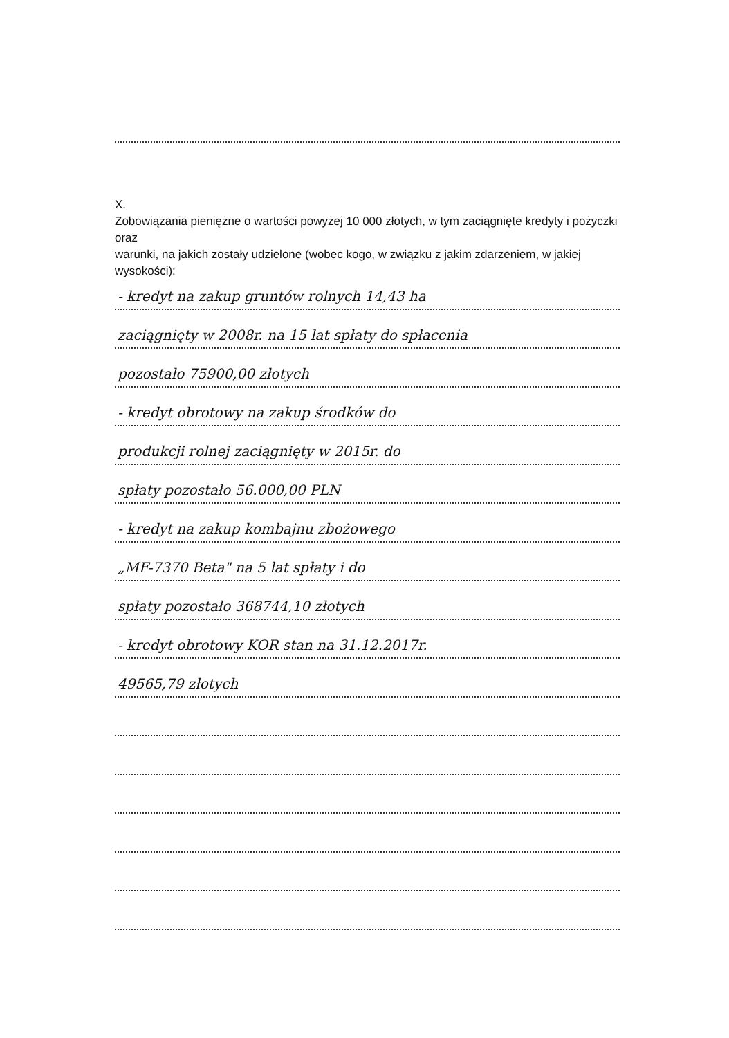X.
Zobowiązania pieniężne o wartości powyżej 10 000 złotych, w tym zaciągnięte kredyty i pożyczki oraz
warunki, na jakich zostały udzielone (wobec kogo, w związku z jakim zdarzeniem, w jakiej wysokości):
- kredyt na zakup gruntów rolnych 14,43 ha
zaciągnięty w 2008r. na 15 lat spłaty do spłacenia
pozostało 75900,00 złotych
- kredyt obrotowy na zakup środków do
produkcji rolnej zaciągnięty w 2015r. do
spłaty pozostało 56.000,00 PLN
- kredyt na zakup kombajnu zbożowego
„MF-7370 Beta" na 5 lat spłaty i do
spłaty pozostało 368744,10 złotych
- kredyt obrotowy KOR stan na 31.12.2017r.
49565,79 złotych